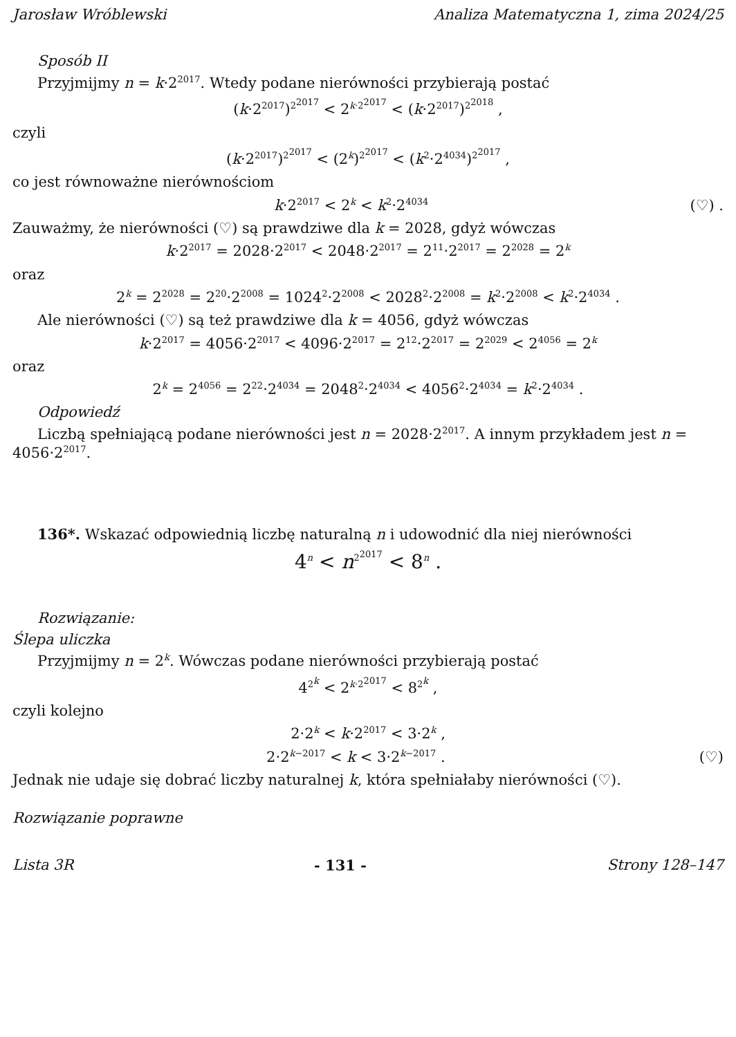Jarosław Wróblewski Analiza Matematyczna 1, zima 2024/25
Sposób II
Przyjmijmy n = k·2<sup>2017</sup>. Wtedy podane nierówności przybierają postać
(k·2<sup>2017</sup>)<sup>2<sup>2017</sup></sup> < 2<sup>k·2<sup>2017</sup></sup> < (k·2<sup>2017</sup>)<sup>2<sup>2018</sup></sup> ,
czyli
(k·2<sup>2017</sup>)<sup>2<sup>2017</sup></sup> < (2<sup>k</sup>)<sup>2<sup>2017</sup></sup> < (k<sup>2</sup>·2<sup>4034</sup>)<sup>2<sup>2017</sup></sup> ,
co jest równoważne nierównościom
k·2<sup>2017</sup> < 2<sup>k</sup> < k<sup>2</sup>·2<sup>4034</sup> (♡) .
Zauważmy, że nierówności (♡) są prawdziwe dla k = 2028, gdyż wówczas
k·2<sup>2017</sup> = 2028·2<sup>2017</sup> < 2048·2<sup>2017</sup> = 2<sup>11</sup>·2<sup>2017</sup> = 2<sup>2028</sup> = 2<sup>k</sup>
oraz
2<sup>k</sup> = 2<sup>2028</sup> = 2<sup>20</sup>·2<sup>2008</sup> = 1024<sup>2</sup>·2<sup>2008</sup> < 2028<sup>2</sup>·2<sup>2008</sup> = k<sup>2</sup>·2<sup>2008</sup> < k<sup>2</sup>·2<sup>4034</sup> .
Ale nierówności (♡) są też prawdziwe dla k = 4056, gdyż wówczas
k·2<sup>2017</sup> = 4056·2<sup>2017</sup> < 4096·2<sup>2017</sup> = 2<sup>12</sup>·2<sup>2017</sup> = 2<sup>2029</sup> < 2<sup>4056</sup> = 2<sup>k</sup>
oraz
2<sup>k</sup> = 2<sup>4056</sup> = 2<sup>22</sup>·2<sup>4034</sup> = 2048<sup>2</sup>·2<sup>4034</sup> < 4056<sup>2</sup>·2<sup>4034</sup> = k<sup>2</sup>·2<sup>4034</sup> .
Odpowiedź
Liczbą spełniającą podane nierówności jest n = 2028·2<sup>2017</sup>. A innym przykładem jest n = 4056·2<sup>2017</sup>.
136*. Wskazać odpowiednią liczbę naturalną n i udowodnić dla niej nierówności
4<sup>n</sup> < n<sup>2<sup>2017</sup></sup> < 8<sup>n</sup> .
Rozwiązanie:
Ślepa uliczka
Przyjmijmy n = 2<sup>k</sup>. Wówczas podane nierówności przybierają postać
4<sup>2<sup>k</sup></sup> < 2<sup>k·2<sup>2017</sup></sup> < 8<sup>2<sup>k</sup></sup> ,
czyli kolejno
2·2<sup>k</sup> < k·2<sup>2017</sup> < 3·2<sup>k</sup> ,
2·2<sup>k−2017</sup> < k < 3·2<sup>k−2017</sup> . (♡)
Jednak nie udaje się dobrać liczby naturalnej k, która spełniałaby nierówności (♡).
Rozwiązanie poprawne
Lista 3R - 131 - Strony 128–147